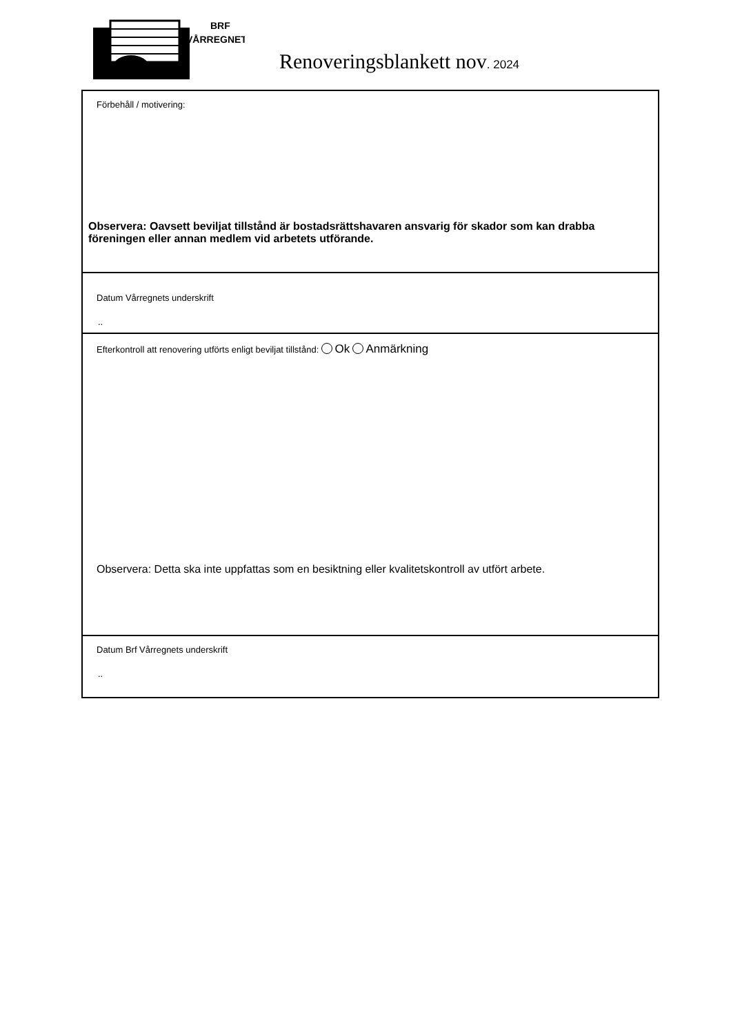BRF
VÅRREGNET
Renoveringsblankett nov. 2024
Förbehåll / motivering:
Observera: Oavsett beviljat tillstånd är bostadsrättshavaren ansvarig för skador som kan drabba föreningen eller annan medlem vid arbetets utförande.
Datum Vårregnets underskrift
..
Efterkontroll att renovering utförts enligt beviljat tillstånd: Ok Anmärkning
Observera: Detta ska inte uppfattas som en besiktning eller kvalitetskontroll av utfört arbete.
Datum Brf Vårregnets underskrift
..